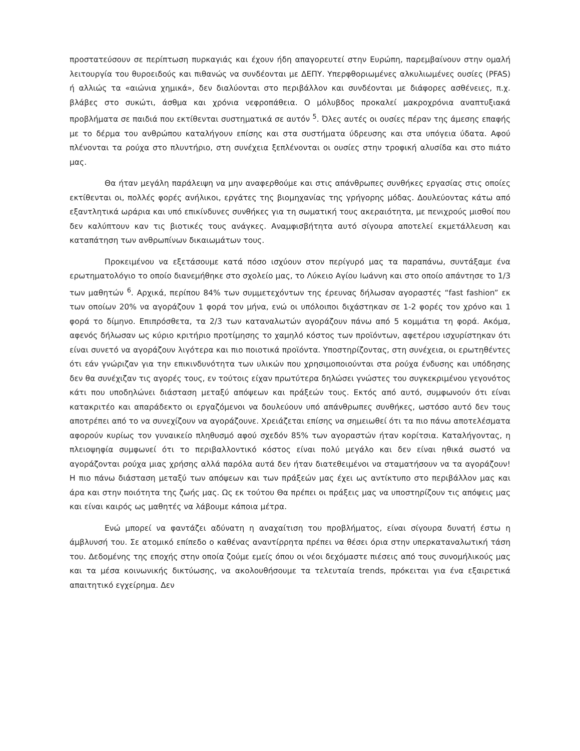προστατεύσουν σε περίπτωση πυρκαγιάς και έχουν ήδη απαγορευτεί στην Ευρώπη, παρεμβαίνουν στην ομαλή λειτουργία του θυροειδούς και πιθανώς να συνδέονται με ΔΕΠΥ. Υπερφθοριωμένες αλκυλιωμένες ουσίες (PFAS) ή αλλιώς τα «αιώνια χημικά», δεν διαλύονται στο περιβάλλον και συνδέονται με διάφορες ασθένειες, π.χ. βλάβες στο συκώτι, άσθμα και χρόνια νεφροπάθεια. Ο μόλυβδος προκαλεί μακροχρόνια αναπτυξιακά προβλήματα σε παιδιά που εκτίθενται συστηματικά σε αυτόν <sup>5</sup>. Όλες αυτές οι ουσίες πέραν της άμεσης επαφής με το δέρμα του ανθρώπου καταλήγουν επίσης και στα συστήματα ύδρευσης και στα υπόγεια ύδατα. Αφού πλένονται τα ρούχα στο πλυντήριο, στη συνέχεια ξεπλένονται οι ουσίες στην τροφική αλυσίδα και στο πιάτο μας.
Θα ήταν μεγάλη παράλειψη να μην αναφερθούμε και στις απάνθρωπες συνθήκες εργασίας στις οποίες εκτίθενται οι, πολλές φορές ανήλικοι, εργάτες της βιομηχανίας της γρήγορης μόδας. Δουλεύοντας κάτω από εξαντλητικά ωράρια και υπό επικίνδυνες συνθήκες για τη σωματική τους ακεραιότητα, με πενιχρούς μισθοί που δεν καλύπτουν καν τις βιοτικές τους ανάγκες. Αναμφισβήτητα αυτό σίγουρα αποτελεί εκμετάλλευση και καταπάτηση των ανθρωπίνων δικαιωμάτων τους.
Προκειμένου να εξετάσουμε κατά πόσο ισχύουν στον περίγυρό μας τα παραπάνω, συντάξαμε ένα ερωτηματολόγιο το οποίο διανεμήθηκε στο σχολείο μας, το Λύκειο Αγίου Ιωάννη και στο οποίο απάντησε το 1/3 των μαθητών <sup>6</sup>. Αρχικά, περίπου 84% των συμμετεχόντων της έρευνας δήλωσαν αγοραστές “fast fashion” εκ των οποίων 20% να αγοράζουν 1 φορά τον μήνα, ενώ οι υπόλοιποι διχάστηκαν σε 1-2 φορές τον χρόνο και 1 φορά το δίμηνο. Επιπρόσθετα, τα 2/3 των καταναλωτών αγοράζουν πάνω από 5 κομμάτια τη φορά. Ακόμα, αφενός δήλωσαν ως κύριο κριτήριο προτίμησης το χαμηλό κόστος των προϊόντων, αφετέρου ισχυρίστηκαν ότι είναι συνετό να αγοράζουν λιγότερα και πιο ποιοτικά προϊόντα. Υποστηρίζοντας, στη συνέχεια, οι ερωτηθέντες ότι εάν γνώριζαν για την επικινδυνότητα των υλικών που χρησιμοποιούνται στα ρούχα ένδυσης και υπόδησης δεν θα συνέχιζαν τις αγορές τους, εν τούτοις είχαν πρωτύτερα δηλώσει γνώστες του συγκεκριμένου γεγονότος κάτι που υποδηλώνει διάσταση μεταξύ απόψεων και πράξεών τους. Εκτός από αυτό, συμφωνούν ότι είναι κατακριτέο και απαράδεκτο οι εργαζόμενοι να δουλεύουν υπό απάνθρωπες συνθήκες, ωστόσο αυτό δεν τους αποτρέπει από το να συνεχίζουν να αγοράζουνε. Χρειάζεται επίσης να σημειωθεί ότι τα πιο πάνω αποτελέσματα αφορούν κυρίως τον γυναικείο πληθυσμό αφού σχεδόν 85% των αγοραστών ήταν κορίτσια. Καταλήγοντας, η πλειοψηφία συμφωνεί ότι το περιβαλλοντικό κόστος είναι πολύ μεγάλο και δεν είναι ηθικά σωστό να αγοράζονται ρούχα μιας χρήσης αλλά παρόλα αυτά δεν ήταν διατεθειμένοι να σταματήσουν να τα αγοράζουν! Η πιο πάνω διάσταση μεταξύ των απόψεων και των πράξεών μας έχει ως αντίκτυπο στο περιβάλλον μας και άρα και στην ποιότητα της ζωής μας. Ως εκ τούτου Θα πρέπει οι πράξεις μας να υποστηρίζουν τις απόψεις μας και είναι καιρός ως μαθητές να λάβουμε κάποια μέτρα.
Ενώ μπορεί να φαντάζει αδύνατη η αναχαίτιση του προβλήματος, είναι σίγουρα δυνατή έστω η άμβλυνσή του. Σε ατομικό επίπεδο ο καθένας αναντίρρητα πρέπει να θέσει όρια στην υπερκαταναλωτική τάση του. Δεδομένης της εποχής στην οποία ζούμε εμείς όπου οι νέοι δεχόμαστε πιέσεις από τους συνομήλικούς μας και τα μέσα κοινωνικής δικτύωσης, να ακολουθήσουμε τα τελευταία trends, πρόκειται για ένα εξαιρετικά απαιτητικό εγχείρημα. Δεν